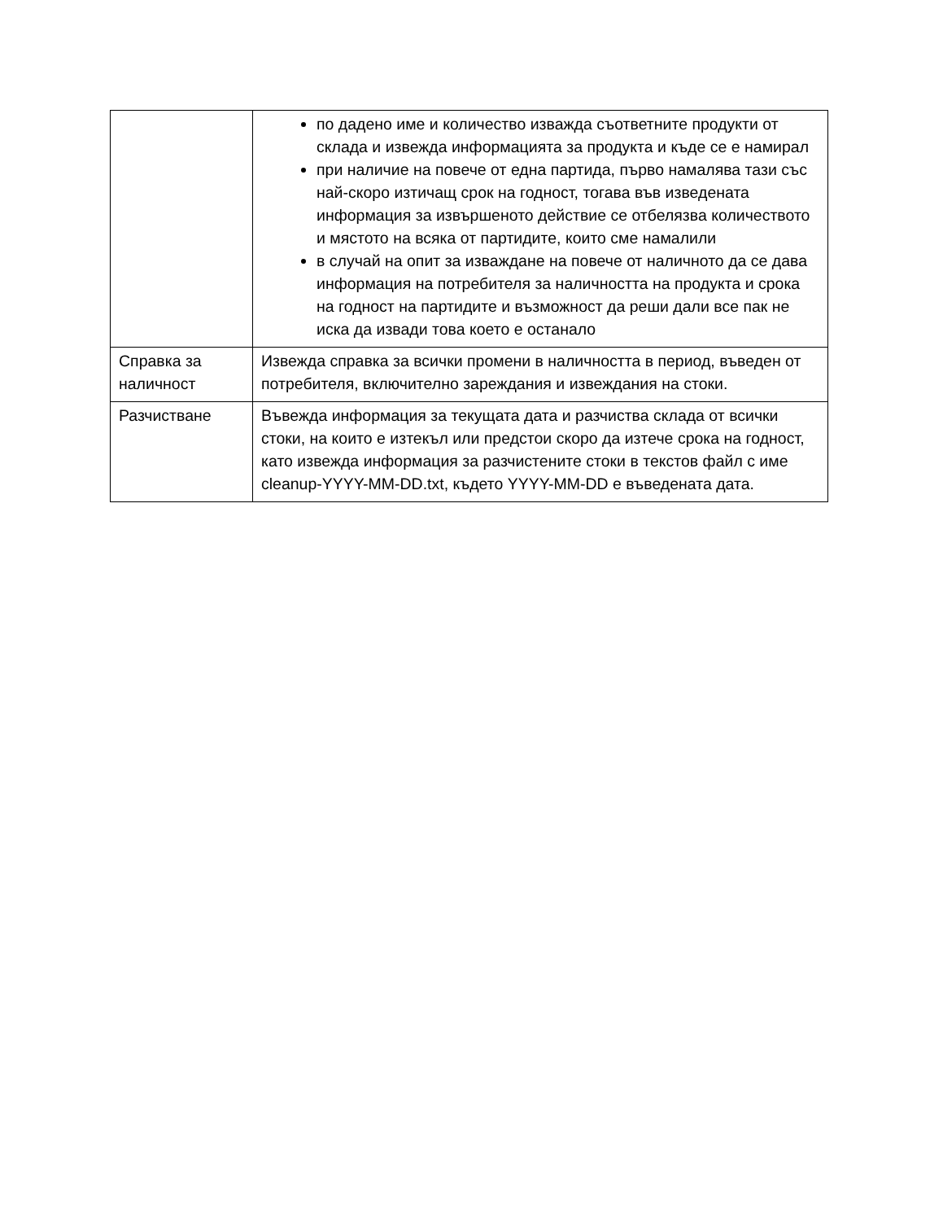| | по дадено име и количество изважда съответните продукти от склада и извежда информацията за продукта и къде се е намирал при наличие на повече от една партида, първо намалява тази със най-скоро изтичащ срок на годност, тогава във изведената информация за извършеното действие се отбелязва количеството и мястото на всяка от партидите, които сме намалили в случай на опит за изваждане на повече от наличното да се дава информация на потребителя за наличността на продукта и срока на годност на партидите и възможност да реши дали все пак не иска да извади това което е останало |
| Справка за наличност | Извежда справка за всички промени в наличността в период, въведен от потребителя, включително зареждания и извеждания на стоки. |
| Разчистване | Въвежда информация за текущата дата и разчиства склада от всички стоки, на които е изтекъл или предстои скоро да изтече срока на годност, като извежда информация за разчистените стоки в текстов файл с име cleanup-YYYY-MM-DD.txt, където YYYY-MM-DD е въведената дата. |